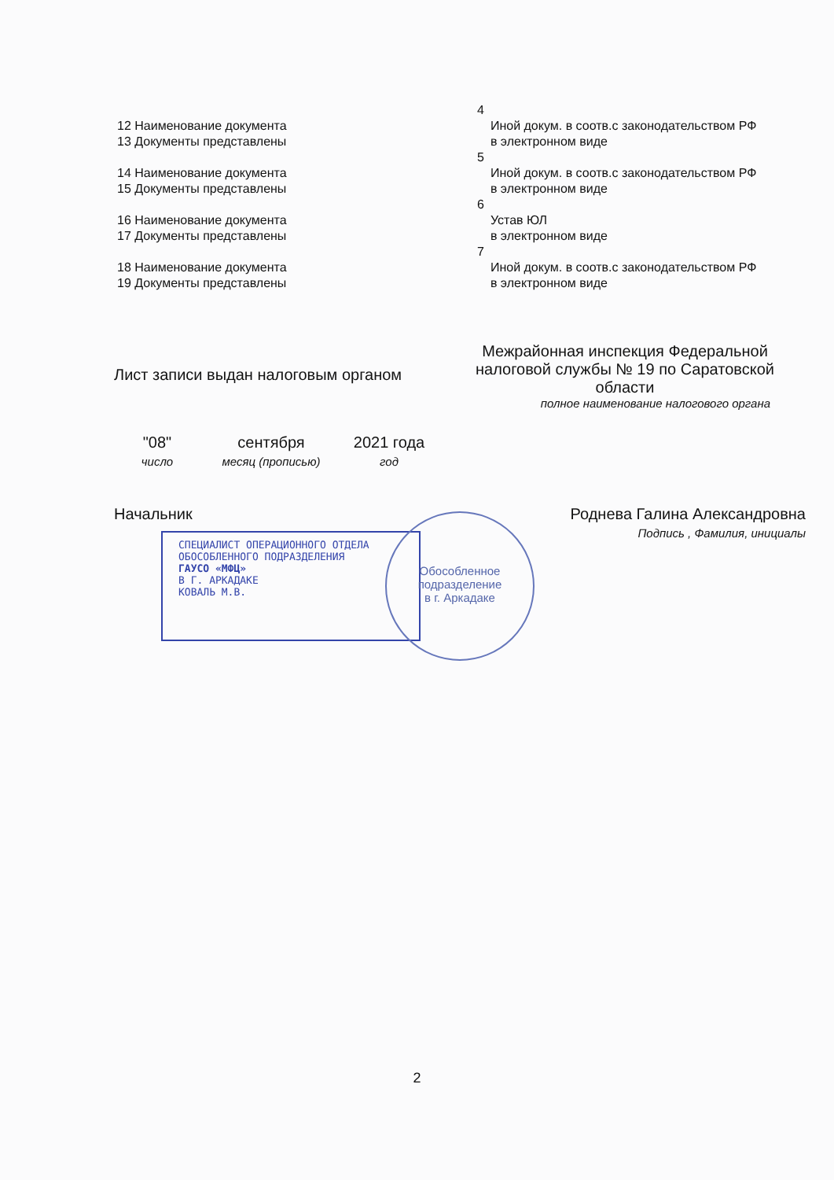| | 4 | |
| 12 Наименование документа 13 Документы представлены | | Иной докум. в соотв.с законодательством РФ в электронном виде |
| | 5 | |
| 14 Наименование документа 15 Документы представлены | | Иной докум. в соотв.с законодательством РФ в электронном виде |
| | 6 | |
| 16 Наименование документа 17 Документы представлены | | Устав ЮЛ в электронном виде |
| | 7 | |
| 18 Наименование документа 19 Документы представлены | | Иной докум. в соотв.с законодательством РФ в электронном виде |
Лист записи выдан налоговым органом
Межрайонная инспекция Федеральной налоговой службы № 19 по Саратовской области
полное наименование налогового органа
"08"
число
сентября
месяц (прописью)
2021 года
год
Начальник Роднева Галина Александровна
Подпись , Фамилия, инициалы
СПЕЦИАЛИСТ ОПЕРАЦИОННОГО ОТДЕЛА
ОБОСОБЛЕННОГО ПОДРАЗДЕЛЕНИЯ
ГАУСО «МФЦ»
В Г. АРКАДАКЕ
КОВАЛЬ М.В.
Обособленное
подразделение
в г. Аркадаке
2